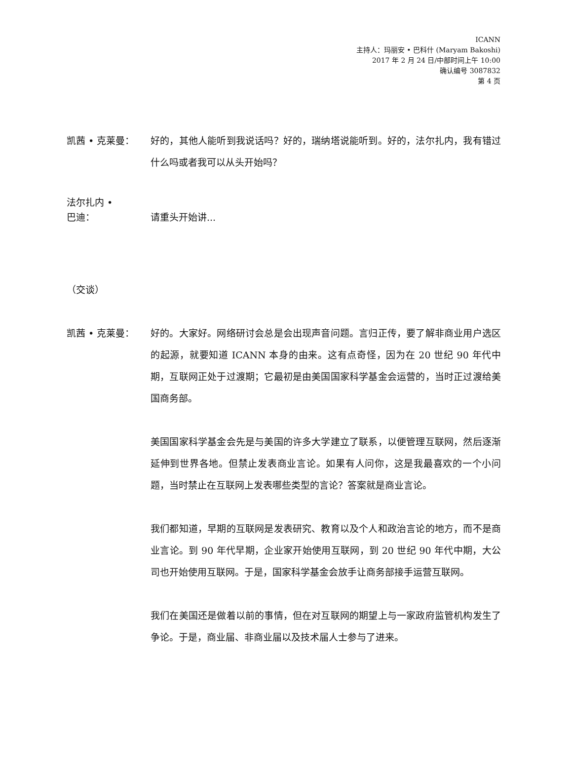ICANN
主持人：玛丽安 • 巴科什 (Maryam Bakoshi)
2017 年 2 月 24 日/中部时间上午 10:00
确认编号 3087832
第 4 页
凯茜 • 克莱曼： 好的，其他人能听到我说话吗？好的，瑞纳塔说能听到。好的，法尔扎内，我有错过什么吗或者我可以从头开始吗？
法尔扎内 •
巴迪：
请重头开始讲...
（交谈）
凯茜 • 克莱曼： 好的。大家好。网络研讨会总是会出现声音问题。言归正传，要了解非商业用户选区的起源，就要知道 ICANN 本身的由来。这有点奇怪，因为在 20 世纪 90 年代中期，互联网正处于过渡期；它最初是由美国国家科学基金会运营的，当时正过渡给美国商务部。
美国国家科学基金会先是与美国的许多大学建立了联系，以便管理互联网，然后逐渐延伸到世界各地。但禁止发表商业言论。如果有人问你，这是我最喜欢的一个小问题，当时禁止在互联网上发表哪些类型的言论？答案就是商业言论。
我们都知道，早期的互联网是发表研究、教育以及个人和政治言论的地方，而不是商业言论。到 90 年代早期，企业家开始使用互联网，到 20 世纪 90 年代中期，大公司也开始使用互联网。于是，国家科学基金会放手让商务部接手运营互联网。
我们在美国还是做着以前的事情，但在对互联网的期望上与一家政府监管机构发生了争论。于是，商业届、非商业届以及技术届人士参与了进来。